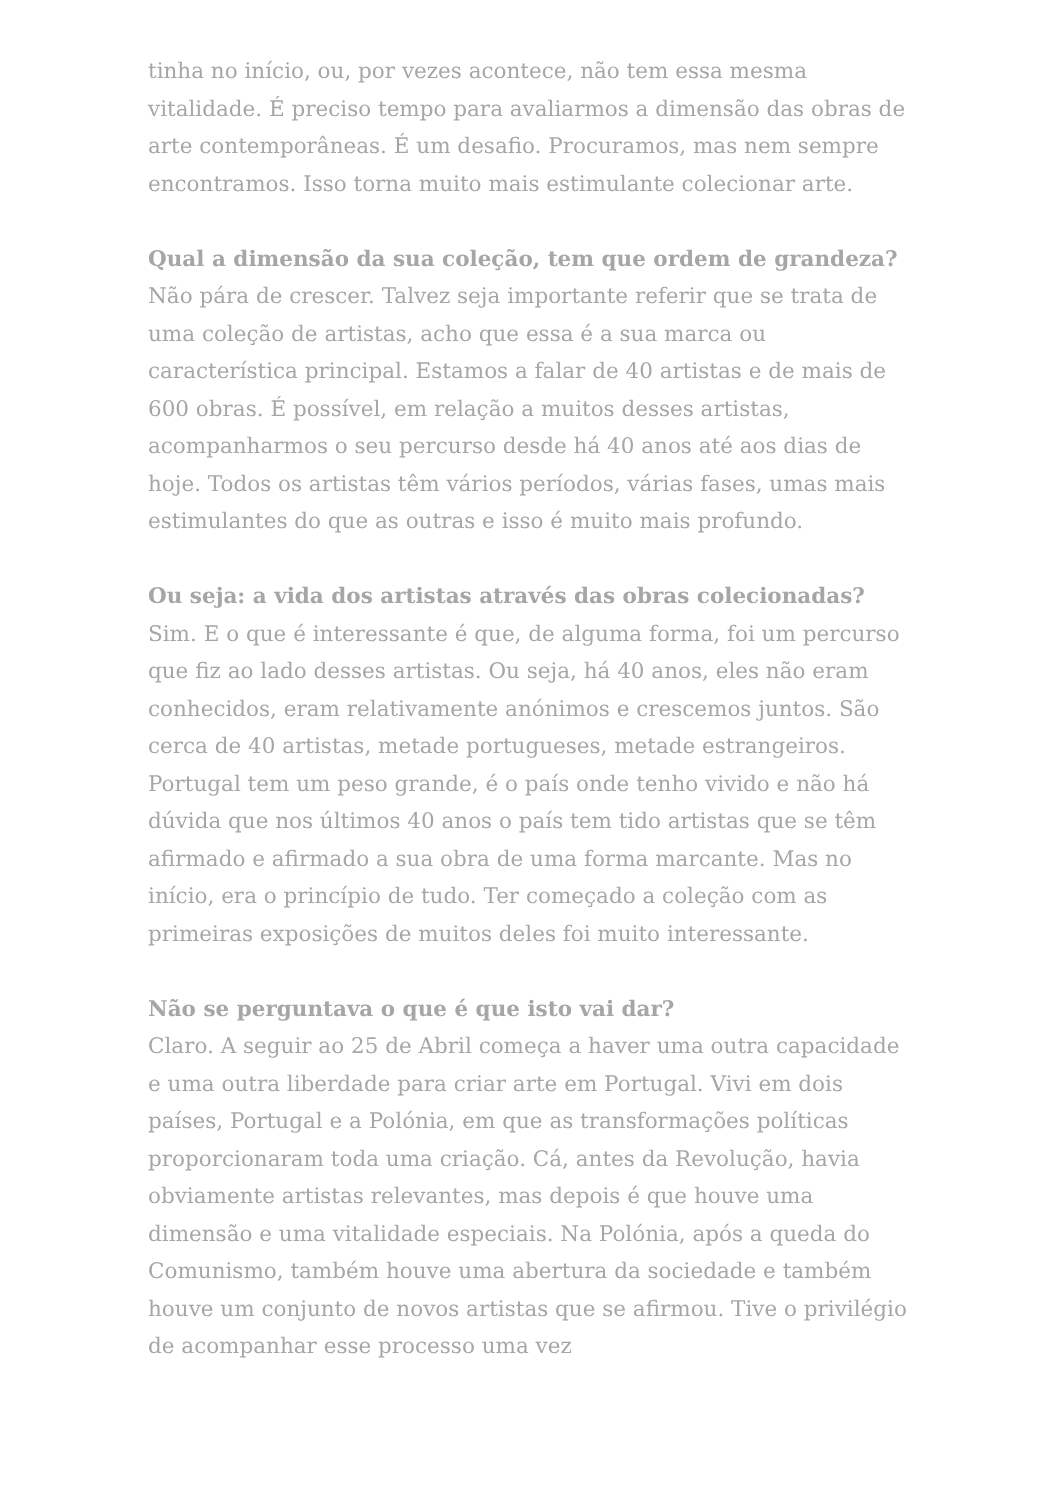tinha no início, ou, por vezes acontece, não tem essa mesma vitalidade. É preciso tempo para avaliarmos a dimensão das obras de arte contemporâneas. É um desafio. Procuramos, mas nem sempre encontramos. Isso torna muito mais estimulante colecionar arte.
Qual a dimensão da sua coleção, tem que ordem de grandeza?
Não pára de crescer. Talvez seja importante referir que se trata de uma coleção de artistas, acho que essa é a sua marca ou característica principal. Estamos a falar de 40 artistas e de mais de 600 obras. É possível, em relação a muitos desses artistas, acompanharmos o seu percurso desde há 40 anos até aos dias de hoje. Todos os artistas têm vários períodos, várias fases, umas mais estimulantes do que as outras e isso é muito mais profundo.
Ou seja: a vida dos artistas através das obras colecionadas?
Sim. E o que é interessante é que, de alguma forma, foi um percurso que fiz ao lado desses artistas. Ou seja, há 40 anos, eles não eram conhecidos, eram relativamente anónimos e crescemos juntos. São cerca de 40 artistas, metade portugueses, metade estrangeiros. Portugal tem um peso grande, é o país onde tenho vivido e não há dúvida que nos últimos 40 anos o país tem tido artistas que se têm afirmado e afirmado a sua obra de uma forma marcante. Mas no início, era o princípio de tudo. Ter começado a coleção com as primeiras exposições de muitos deles foi muito interessante.
Não se perguntava o que é que isto vai dar?
Claro. A seguir ao 25 de Abril começa a haver uma outra capacidade e uma outra liberdade para criar arte em Portugal. Vivi em dois países, Portugal e a Polónia, em que as transformações políticas proporcionaram toda uma criação. Cá, antes da Revolução, havia obviamente artistas relevantes, mas depois é que houve uma dimensão e uma vitalidade especiais. Na Polónia, após a queda do Comunismo, também houve uma abertura da sociedade e também houve um conjunto de novos artistas que se afirmou. Tive o privilégio de acompanhar esse processo uma vez